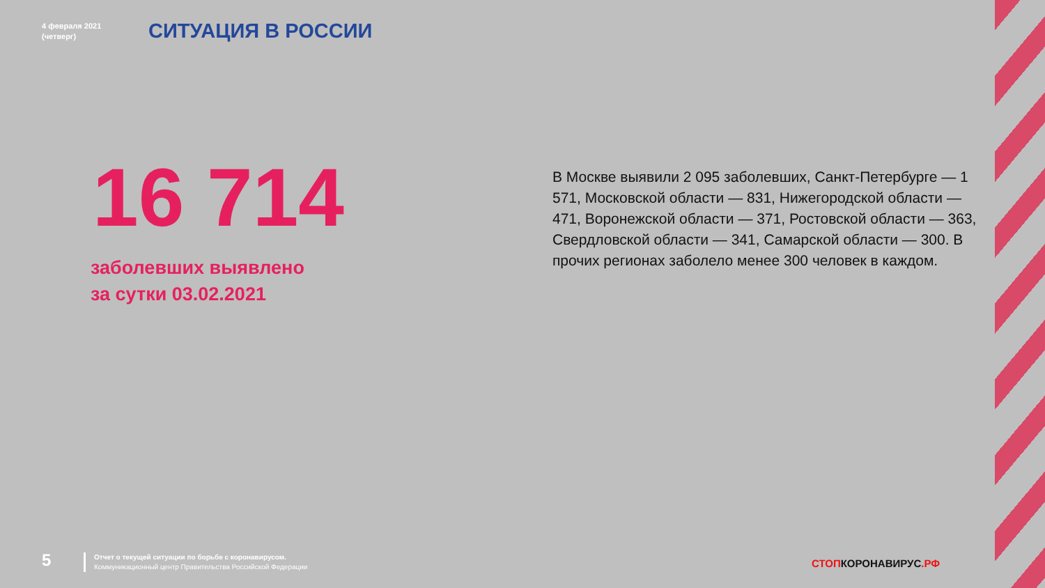4 февраля 2021
(четверг)
СИТУАЦИЯ В РОССИИ
16 714
заболевших выявлено
за сутки 03.02.2021
В Москве выявили 2 095 заболевших, Санкт-Петербурге — 1 571, Московской области — 831, Нижегородской области — 471, Воронежской области — 371, Ростовской области — 363, Свердловской области — 341, Самарской области — 300. В прочих регионах заболело менее 300 человек в каждом.
5
Отчет о текущей ситуации по борьбе с коронавирусом.
Коммуникационный центр Правительства Российской Федерации
СТОПКОРОНАВИРУС.РФ